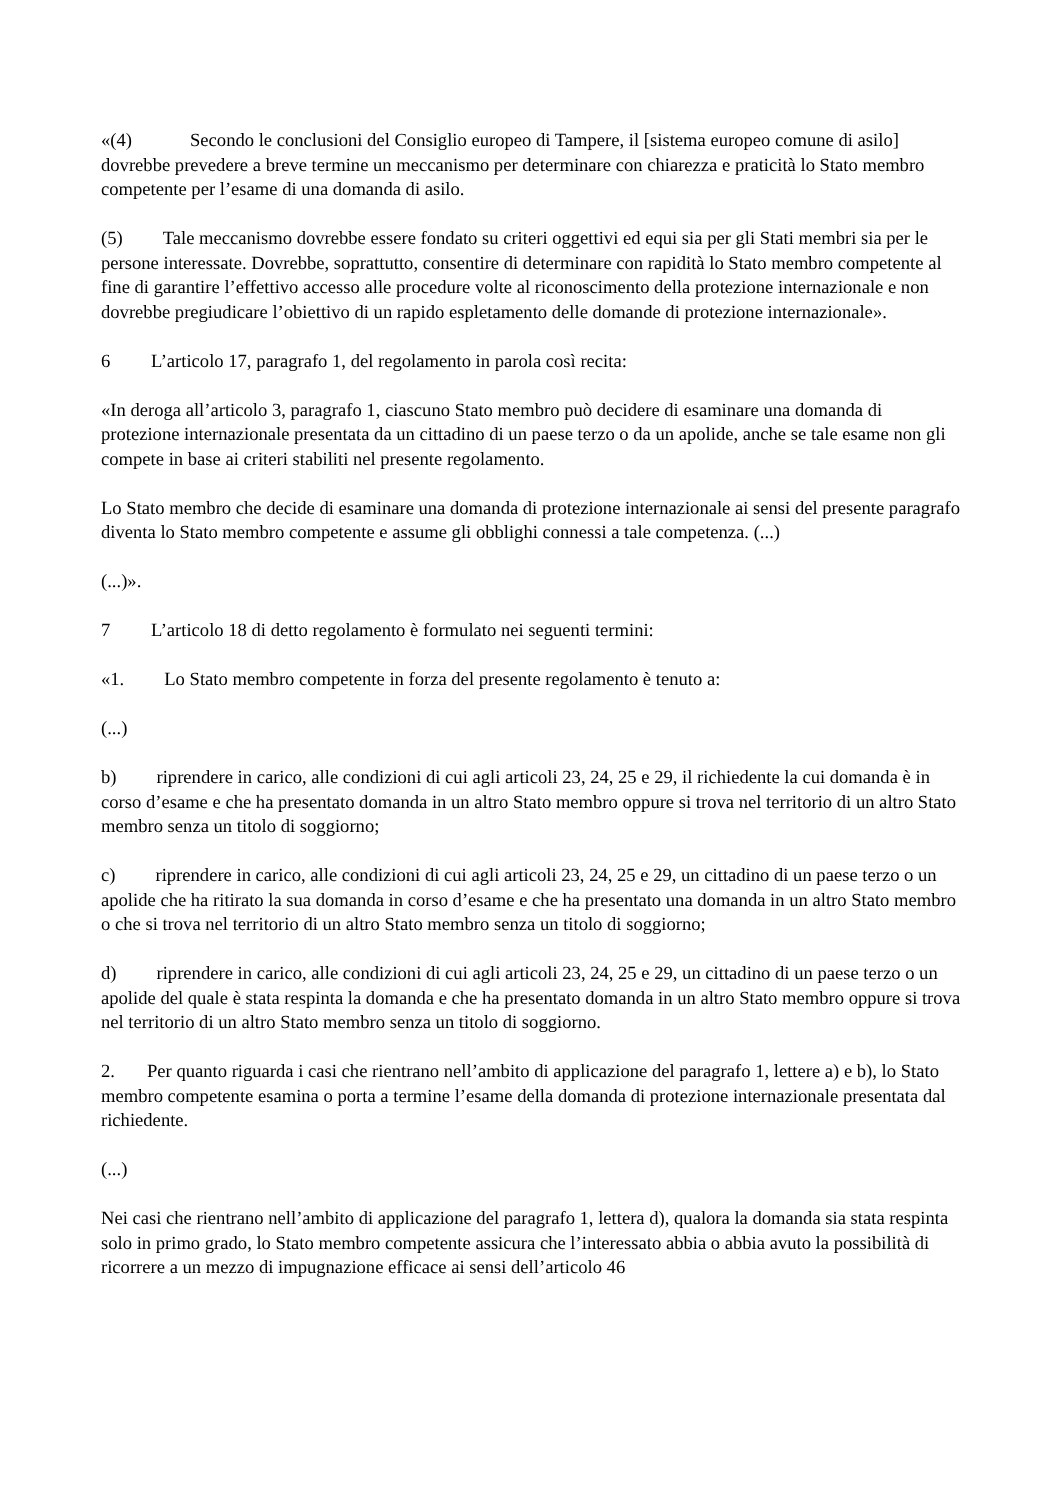«(4) Secondo le conclusioni del Consiglio europeo di Tampere, il [sistema europeo comune di asilo] dovrebbe prevedere a breve termine un meccanismo per determinare con chiarezza e praticità lo Stato membro competente per l’esame di una domanda di asilo.
(5) Tale meccanismo dovrebbe essere fondato su criteri oggettivi ed equi sia per gli Stati membri sia per le persone interessate. Dovrebbe, soprattutto, consentire di determinare con rapidità lo Stato membro competente al fine di garantire l’effettivo accesso alle procedure volte al riconoscimento della protezione internazionale e non dovrebbe pregiudicare l’obiettivo di un rapido espletamento delle domande di protezione internazionale».
6 L’articolo 17, paragrafo 1, del regolamento in parola così recita:
«In deroga all’articolo 3, paragrafo 1, ciascuno Stato membro può decidere di esaminare una domanda di protezione internazionale presentata da un cittadino di un paese terzo o da un apolide, anche se tale esame non gli compete in base ai criteri stabiliti nel presente regolamento.
Lo Stato membro che decide di esaminare una domanda di protezione internazionale ai sensi del presente paragrafo diventa lo Stato membro competente e assume gli obblighi connessi a tale competenza. (...)
(...)».
7 L’articolo 18 di detto regolamento è formulato nei seguenti termini:
«1. Lo Stato membro competente in forza del presente regolamento è tenuto a:
(...)
b) riprendere in carico, alle condizioni di cui agli articoli 23, 24, 25 e 29, il richiedente la cui domanda è in corso d’esame e che ha presentato domanda in un altro Stato membro oppure si trova nel territorio di un altro Stato membro senza un titolo di soggiorno;
c) riprendere in carico, alle condizioni di cui agli articoli 23, 24, 25 e 29, un cittadino di un paese terzo o un apolide che ha ritirato la sua domanda in corso d’esame e che ha presentato una domanda in un altro Stato membro o che si trova nel territorio di un altro Stato membro senza un titolo di soggiorno;
d) riprendere in carico, alle condizioni di cui agli articoli 23, 24, 25 e 29, un cittadino di un paese terzo o un apolide del quale è stata respinta la domanda e che ha presentato domanda in un altro Stato membro oppure si trova nel territorio di un altro Stato membro senza un titolo di soggiorno.
2. Per quanto riguarda i casi che rientrano nell’ambito di applicazione del paragrafo 1, lettere a) e b), lo Stato membro competente esamina o porta a termine l’esame della domanda di protezione internazionale presentata dal richiedente.
(...)
Nei casi che rientrano nell’ambito di applicazione del paragrafo 1, lettera d), qualora la domanda sia stata respinta solo in primo grado, lo Stato membro competente assicura che l’interessato abbia o abbia avuto la possibilità di ricorrere a un mezzo di impugnazione efficace ai sensi dell’articolo 46